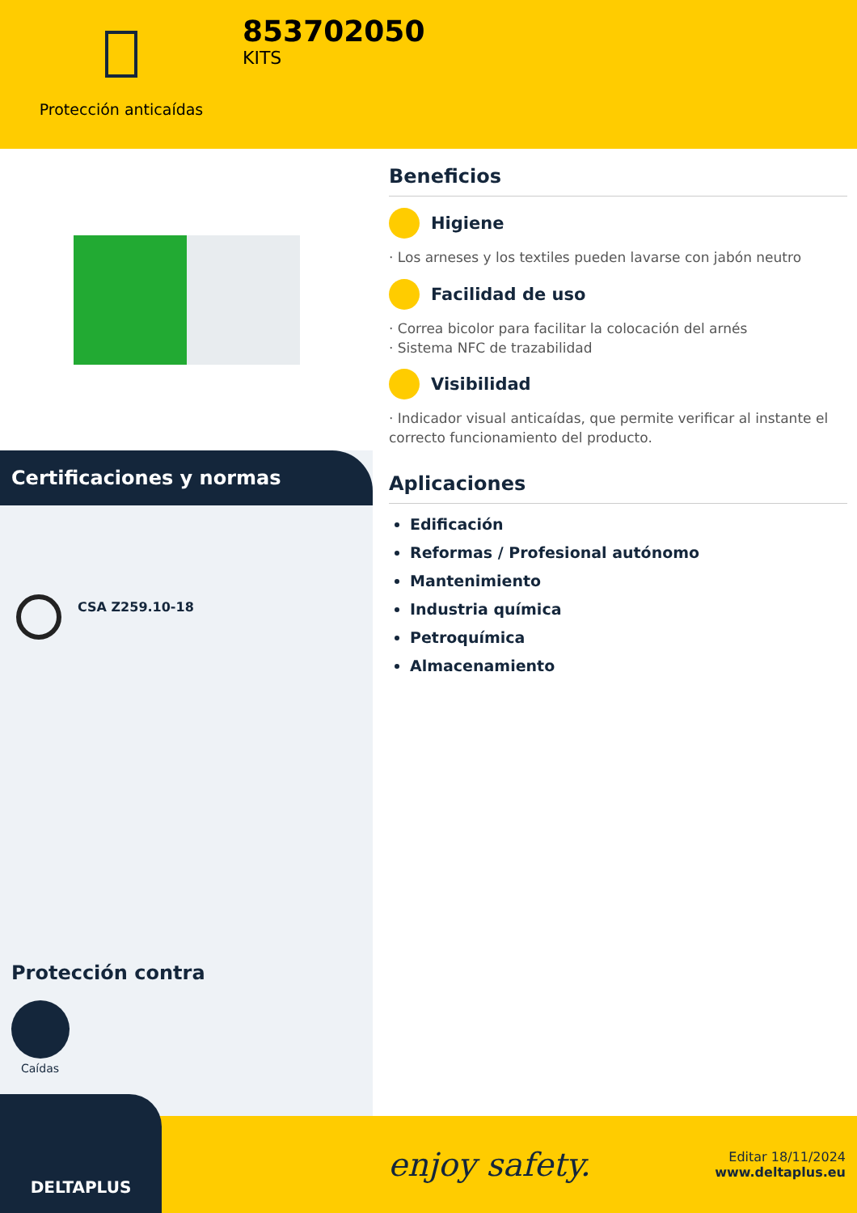Protección anticaídas
853702050
KITS
Certificaciones y normas
CSA Z259.10-18
Protección contra
Caídas
Beneficios
Higiene
· Los arneses y los textiles pueden lavarse con jabón neutro
Facilidad de uso
· Correa bicolor para facilitar la colocación del arnés
· Sistema NFC de trazabilidad
Visibilidad
· Indicador visual anticaídas, que permite verificar al instante el correcto funcionamiento del producto.
Aplicaciones
Edificación
Reformas / Profesional autónomo
Mantenimiento
Industria química
Petroquímica
Almacenamiento
DELTAPLUS
enjoy safety.
Editar 18/11/2024
www.deltaplus.eu